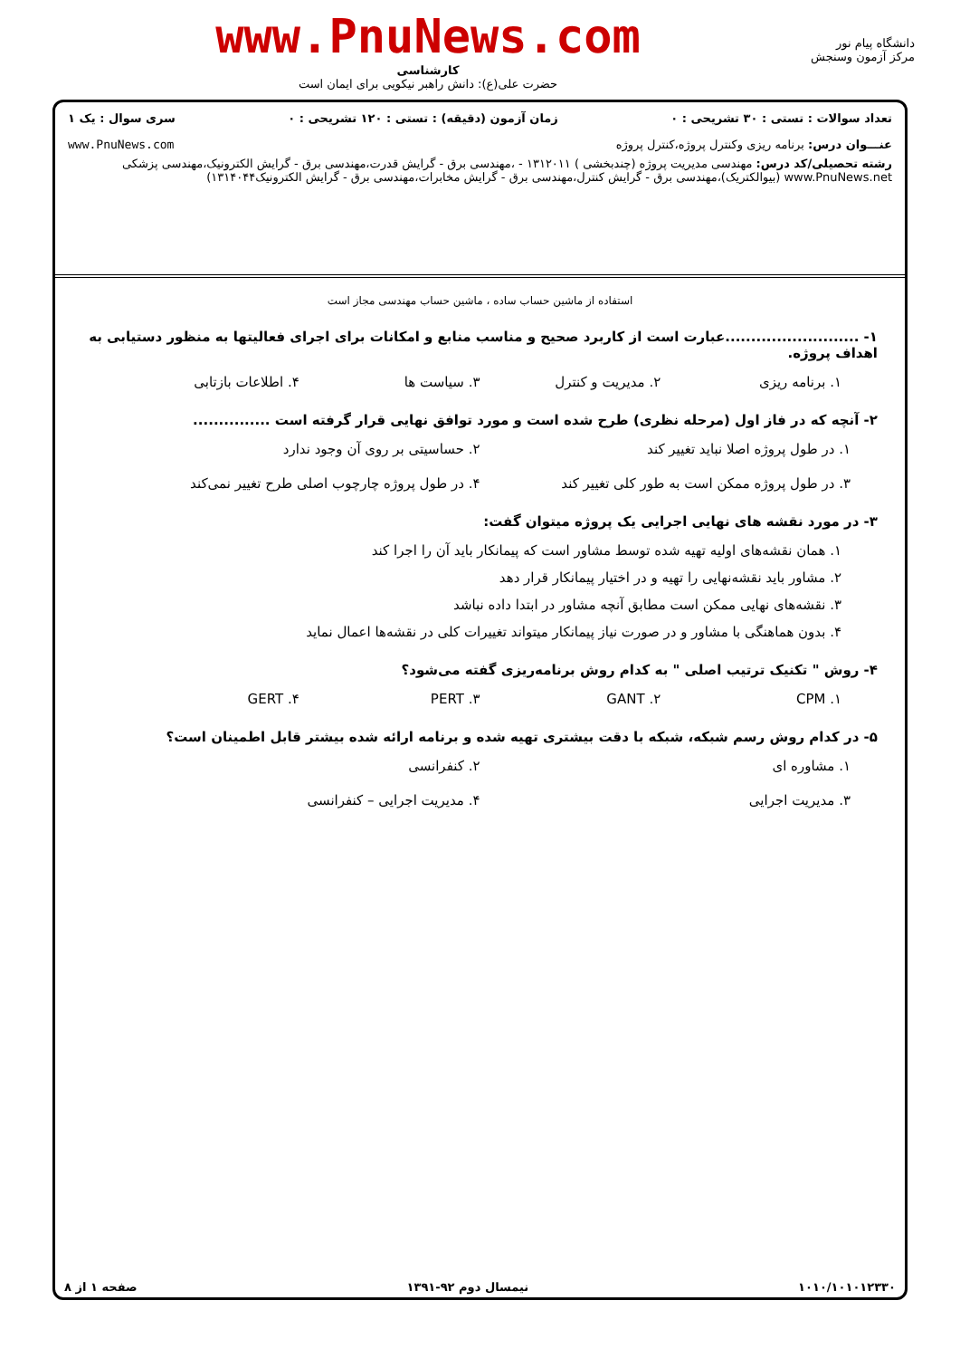دانشگاه پیام نور
مرکز آزمون وسنجش
www.PnuNews.com
کارشناسی
حضرت علی(ع): دانش راهبر نیکویی برای ایمان است
تعداد سوالات : تستی : ۳۰ تشریحی : ۰ زمان آزمون (دقیقه) : تستی : ۱۲۰ تشریحی : ۰ سری سوال : یک ۱
عنـــوان درس: برنامه ریزی وکنترل پروژه،کنترل پروژه www.PnuNews.com
رشته تحصیلی/کد درس: مهندسی مدیریت پروژه (چندبخشی ) ۱۳۱۲۰۱۱ - ،مهندسی برق - گرایش قدرت،مهندسی برق - گرایش الکترونیک،مهندسی پزشکی www.PnuNews.net (بیوالکتریک)،مهندسی برق - گرایش کنترل،مهندسی برق - گرایش مخابرات،مهندسی برق - گرایش الکترونیک۱۳۱۴۰۴۴)
استفاده از ماشین حساب ساده ، ماشین حساب مهندسی مجاز است
۱- ..........................عبارت است از کاربرد صحیح و مناسب منابع و امکانات برای اجرای فعالیتها به منظور دستیابی به اهداف پروژه.
۱. برنامه ریزی ۲. مدیریت و کنترل ۳. سیاست ها ۴. اطلاعات بازتابی
۲- آنچه که در فاز اول (مرحله نظری) طرح شده است و مورد توافق نهایی قرار گرفته است ...............
۱. در طول پروژه اصلا نباید تغییر کند ۲. حساسیتی بر روی آن وجود ندارد ۳. در طول پروژه ممکن است به طور کلی تغییر کند ۴. در طول پروژه چارچوب اصلی طرح تغییر نمی‌کند
۳- در مورد نقشه های نهایی اجرایی یک پروژه میتوان گفت:
۱. همان نقشه‌های اولیه تهیه شده توسط مشاور است که پیمانکار باید آن را اجرا کند
۲. مشاور باید نقشه‌نهایی را تهیه و در اختیار پیمانکار قرار دهد
۳. نقشه‌های نهایی ممکن است مطابق آنچه مشاور در ابتدا داده نباشد
۴. بدون هماهنگی با مشاور و در صورت نیاز پیمانکار میتواند تغییرات کلی در نقشه‌ها اعمال نماید
۴- روش " تکنیک ترتیب اصلی " به کدام روش برنامه‌ریزی گفته می‌شود؟
۱. CPM ۲. GANT ۳. PERT ۴. GERT
۵- در کدام روش رسم شبکه، شبکه با دقت بیشتری تهیه شده و برنامه ارائه شده بیشتر قابل اطمینان است؟
۱. مشاوره ای ۲. کنفرانسی ۳. مدیریت اجرایی ۴. مدیریت اجرایی – کنفرانسی
۱۰۱۰/۱۰۱۰۱۲۳۳۰ نیمسال دوم ۹۲-۱۳۹۱ صفحه ۱ از ۸